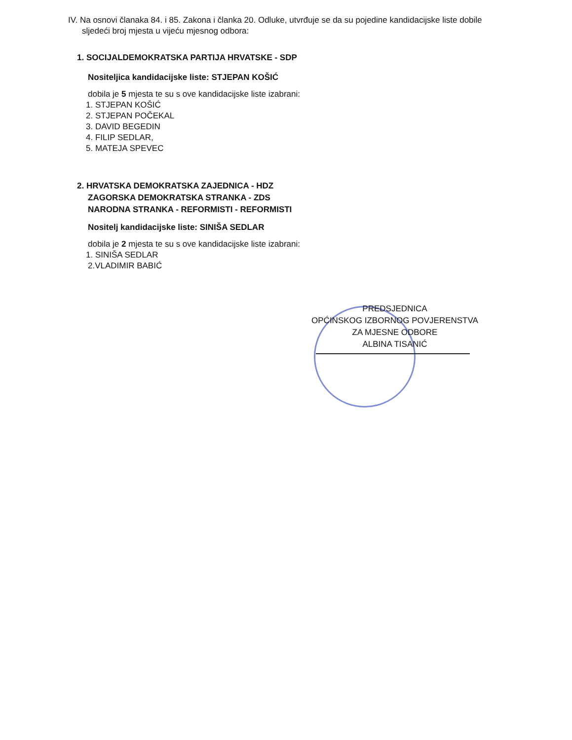IV. Na osnovi članaka 84. i 85. Zakona i članka 20. Odluke, utvrđuje se da su pojedine kandidacijske liste dobile sljedeći broj mjesta u vijeću mjesnog odbora:
1. SOCIJALDEMOKRATSKA PARTIJA HRVATSKE - SDP
Nositeljica kandidacijske liste: STJEPAN KOŠIĆ
dobila je 5 mjesta te su s ove kandidacijske liste izabrani:
1. STJEPAN KOŠIĆ
2. STJEPAN POČEKAL
3. DAVID BEGEDIN
4. FILIP SEDLAR,
5. MATEJA SPEVEC
2. HRVATSKA DEMOKRATSKA ZAJEDNICA - HDZ
ZAGORSKA DEMOKRATSKA STRANKA - ZDS
NARODNA STRANKA - REFORMISTI - REFORMISTI
Nositelj kandidacijske liste: SINIŠA SEDLAR
dobila je 2 mjesta te su s ove kandidacijske liste izabrani:
1. SINIŠA SEDLAR
2.VLADIMIR BABIĆ
PREDSJEDNICA
OPĆINSKOG IZBORNOG POVJERENSTVA
ZA MJESNE ODBORE
ALBINA TISANIĆ